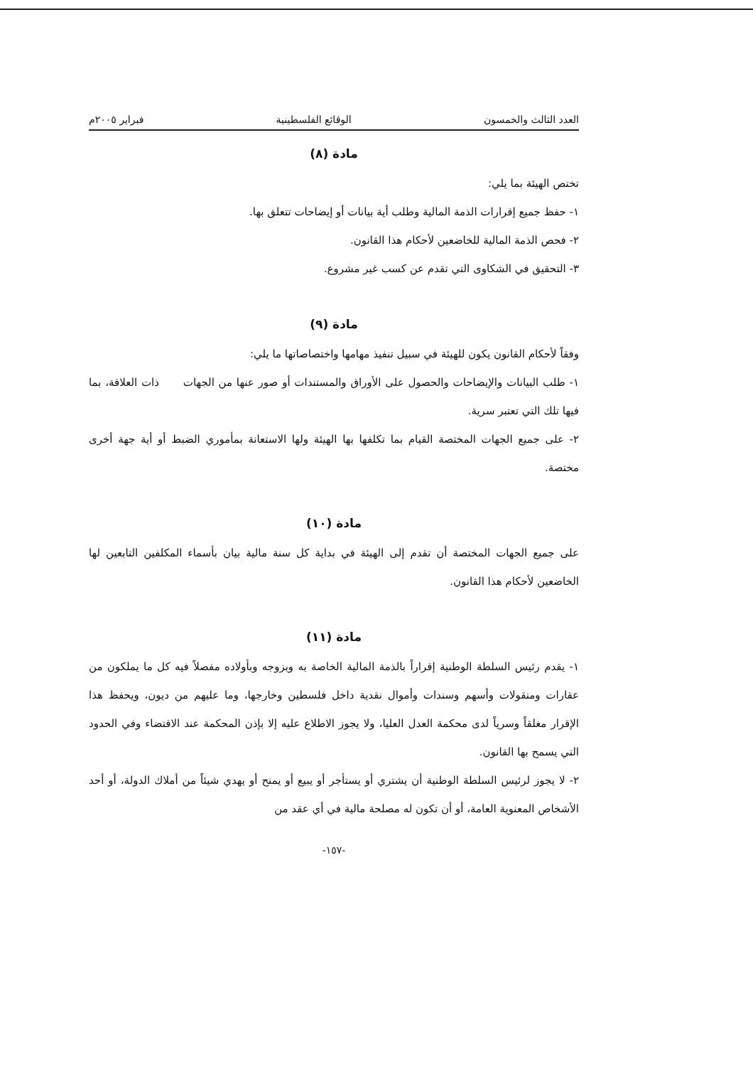العدد الثالث والخمسون الوقائع الفلسطينية فبراير ٢٠٠٥م
مادة (٨)
تختص الهيئة بما يلي:
١- حفظ جميع إقرارات الذمة المالية وطلب أية بيانات أو إيضاحات تتعلق بها.
٢- فحص الذمة المالية للخاضعين لأحكام هذا القانون.
٣- التحقيق في الشكاوى التي تقدم عن كسب غير مشروع.
مادة (٩)
وفقاً لأحكام القانون يكون للهيئة في سبيل تنفيذ مهامها واختصاصاتها ما يلي:
١- طلب البيانات والإيضاحات والحصول على الأوراق والمستندات أو صور عنها من الجهات ذات العلاقة، بما فيها تلك التي تعتبر سرية.
٢- على جميع الجهات المختصة القيام بما تكلفها بها الهيئة ولها الاستعانة بمأموري الضبط أو أية جهة أخرى مختصة.
مادة (١٠)
على جميع الجهات المختصة أن تقدم إلى الهيئة في بداية كل سنة مالية بيان بأسماء المكلفين التابعين لها الخاضعين لأحكام هذا القانون.
مادة (١١)
١- يقدم رئيس السلطة الوطنية إقراراً بالذمة المالية الخاصة به وبزوجه وبأولاده مفصلاً فيه كل ما يملكون من عقارات ومنقولات وأسهم وسندات وأموال نقدية داخل فلسطين وخارجها، وما عليهم من ديون، ويحفظ هذا الإقرار مغلقاً وسرياً لدى محكمة العدل العليا، ولا يجوز الاطلاع عليه إلا بإذن المحكمة عند الاقتضاء وفي الحدود التي يسمح بها القانون.
٢- لا يجوز لرئيس السلطة الوطنية أن يشتري أو يستأجر أو يبيع أو يمنح أو يهدي شيئاً من أملاك الدولة، أو أحد الأشخاص المعنوية العامة، أو أن تكون له مصلحة مالية في أي عقد من
-١٥٧-